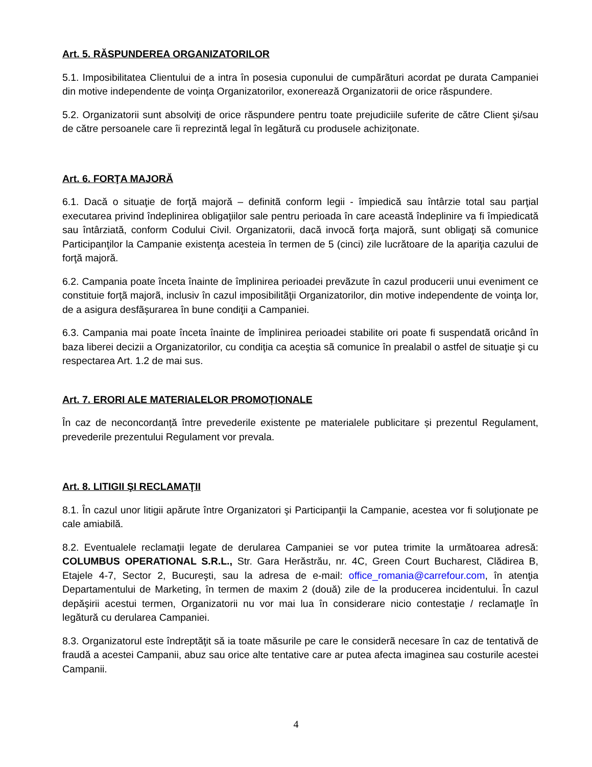Art. 5. RĂSPUNDEREA ORGANIZATORILOR
5.1. Imposibilitatea Clientului de a intra în posesia cuponului de cumpãrãturi acordat pe durata Campaniei din motive independente de voinţa Organizatorilor, exonerează Organizatorii de orice răspundere.
5.2. Organizatorii sunt absolviţi de orice răspundere pentru toate prejudiciile suferite de către Client şi/sau de către persoanele care îi reprezintă legal în legătură cu produsele achiziţonate.
Art. 6. FORŢA MAJORĂ
6.1. Dacă o situaţie de forţă majoră – definitã conform legii - împiedică sau întârzie total sau parţial executarea privind îndeplinirea obligaţiilor sale pentru perioada în care această îndeplinire va fi împiedicată sau întârziată, conform Codului Civil. Organizatorii, dacă invocă forţa majoră, sunt obligaţi să comunice Participanţilor la Campanie existenţa acesteia în termen de 5 (cinci) zile lucrătoare de la apariţia cazului de forţă majoră.
6.2. Campania poate înceta înainte de împlinirea perioadei prevãzute în cazul producerii unui eveniment ce constituie forţã majorã, inclusiv în cazul imposibilitãţii Organizatorilor, din motive independente de voinţa lor, de a asigura desfãşurarea în bune condiţii a Campaniei.
6.3. Campania mai poate înceta înainte de împlinirea perioadei stabilite ori poate fi suspendatã oricând în baza liberei decizii a Organizatorilor, cu condiţia ca aceştia sã comunice în prealabil o astfel de situaţie şi cu respectarea Art. 1.2 de mai sus.
Art. 7. ERORI ALE MATERIALELOR PROMOȚIONALE
În caz de neconcordanță între prevederile existente pe materialele publicitare și prezentul Regulament, prevederile prezentului Regulament vor prevala.
Art. 8. LITIGII ŞI RECLAMAŢII
8.1. În cazul unor litigii apărute între Organizatori şi Participanţii la Campanie, acestea vor fi soluţionate pe cale amiabilă.
8.2. Eventualele reclamaţii legate de derularea Campaniei se vor putea trimite la următoarea adresă: COLUMBUS OPERATIONAL S.R.L., Str. Gara Herăstrău, nr. 4C, Green Court Bucharest, Clădirea B, Etajele 4-7, Sector 2, Bucureşti, sau la adresa de e-mail: office_romania@carrefour.com, în atenţia Departamentului de Marketing, în termen de maxim 2 (două) zile de la producerea incidentului. În cazul depăşirii acestui termen, Organizatorii nu vor mai lua în considerare nicio contestaţie / reclamaţle în legătură cu derularea Campaniei.
8.3. Organizatorul este îndreptăţit să ia toate măsurile pe care le considerã necesare în caz de tentativă de fraudă a acestei Campanii, abuz sau orice alte tentative care ar putea afecta imaginea sau costurile acestei Campanii.
4